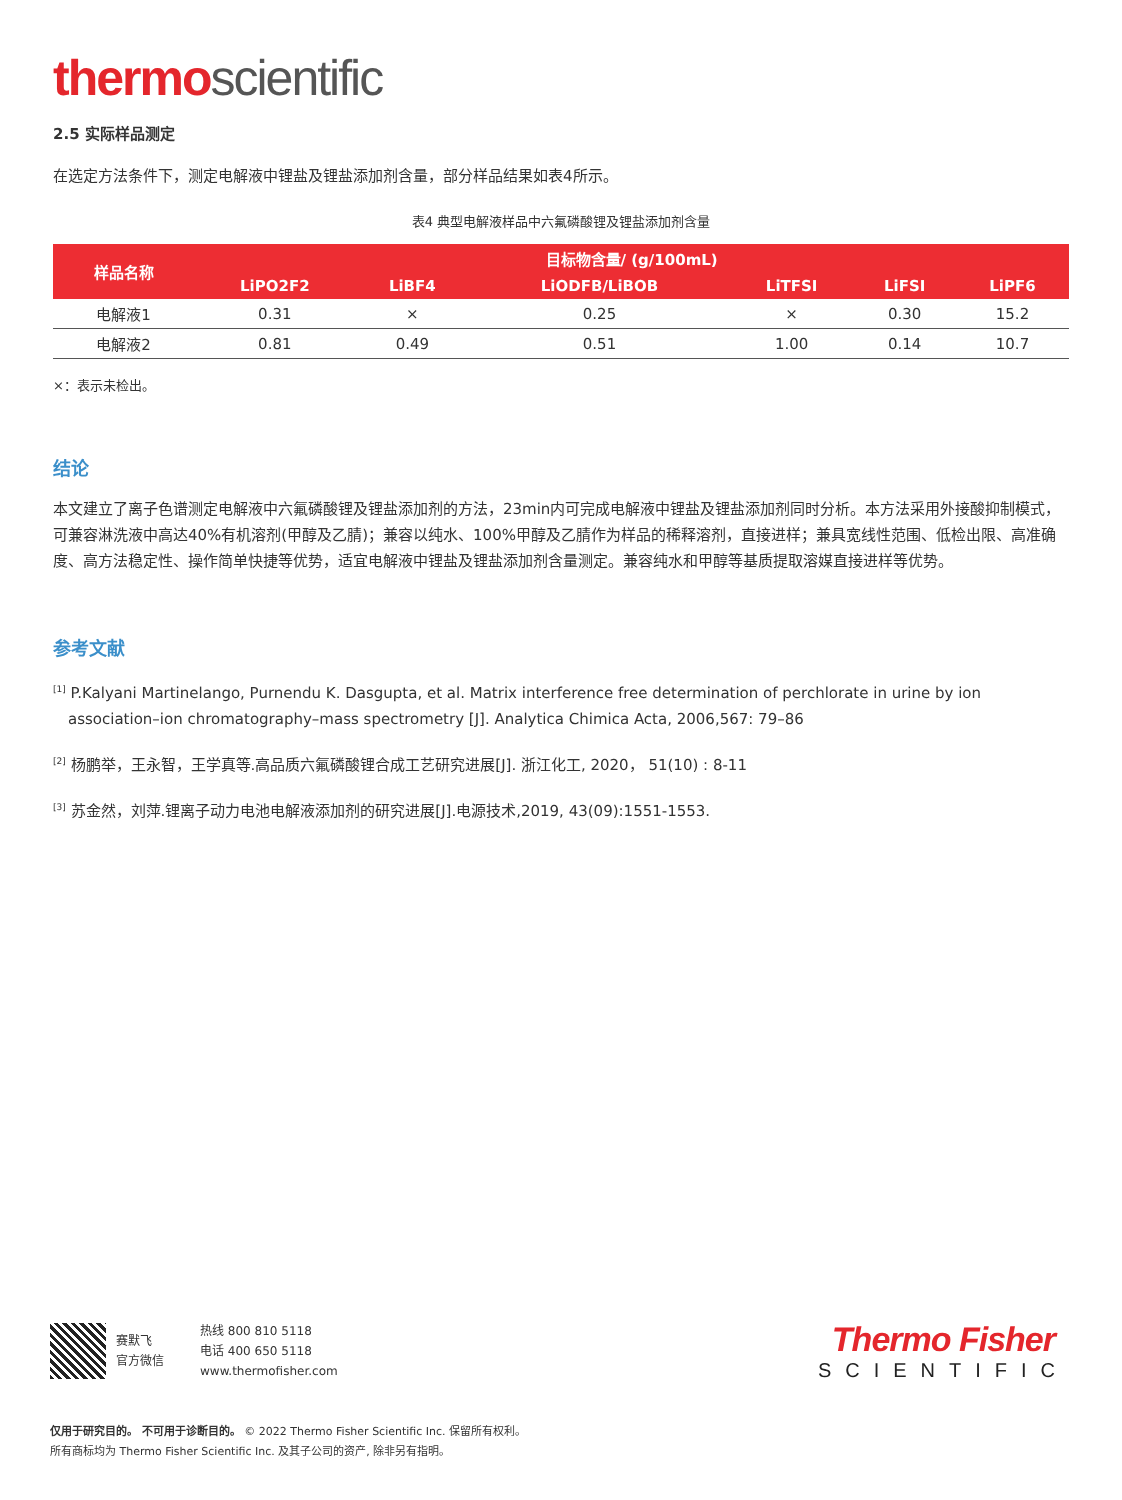thermo scientific
2.5 实际样品测定
在选定方法条件下，测定电解液中锂盐及锂盐添加剂含量，部分样品结果如表4所示。
表4 典型电解液样品中六氟磷酸锂及锂盐添加剂含量
| 样品名称 | 目标物含量/ (g/100mL) | | | | | |
| --- | --- | --- | --- | --- | --- | --- |
| | LiPO2F2 | LiBF4 | LiODFB/LiBOB | LiTFSI | LiFSI | LiPF6 |
| 电解液1 | 0.31 | × | 0.25 | × | 0.30 | 15.2 |
| 电解液2 | 0.81 | 0.49 | 0.51 | 1.00 | 0.14 | 10.7 |
×：表示未检出。
结论
本文建立了离子色谱测定电解液中六氟磷酸锂及锂盐添加剂的方法，23min内可完成电解液中锂盐及锂盐添加剂同时分析。本方法采用外接酸抑制模式，可兼容淋洗液中高达40%有机溶剂(甲醇及乙腈)；兼容以纯水、100%甲醇及乙腈作为样品的稀释溶剂，直接进样；兼具宽线性范围、低检出限、高准确度、高方法稳定性、操作简单快捷等优势，适宜电解液中锂盐及锂盐添加剂含量测定。兼容纯水和甲醇等基质提取溶媒直接进样等优势。
参考文献
<sup>[1]</sup> P.Kalyani Martinelango, Purnendu K. Dasgupta, et al. Matrix interference free determination of perchlorate in urine by ion association–ion chromatography–mass spectrometry [J]. Analytica Chimica Acta, 2006,567: 79–86
<sup>[2]</sup> 杨鹏举，王永智，王学真等.高品质六氟磷酸锂合成工艺研究进展[J]. 浙江化工, 2020， 51(10) : 8-11
<sup>[3]</sup> 苏金然，刘萍.锂离子动力电池电解液添加剂的研究进展[J].电源技术,2019, 43(09):1551-1553.
赛默飞
官方微信
热线 800 810 5118
电话 400 650 5118
www.thermofisher.com
Thermo Fisher
SCIENTIFIC
仅用于研究目的。 不可用于诊断目的。 © 2022 Thermo Fisher Scientific Inc. 保留所有权利。
所有商标均为 Thermo Fisher Scientific Inc. 及其子公司的资产, 除非另有指明。